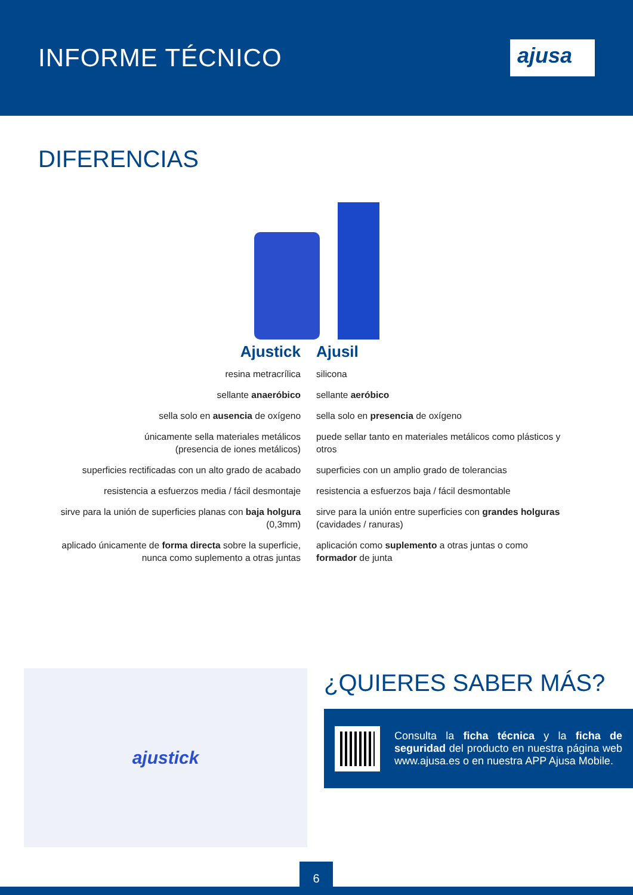INFORME TÉCNICO
ajusa
DIFERENCIAS
| Ajustick | Ajusil |
| --- | --- |
| resina metracrílica | silicona |
| sellante anaeróbico | sellante aeróbico |
| sella solo en ausencia de oxígeno | sella solo en presencia de oxígeno |
| únicamente sella materiales metálicos (presencia de iones metálicos) | puede sellar tanto en materiales metálicos como plásticos y otros |
| superficies rectificadas con un alto grado de acabado | superficies con un amplio grado de tolerancias |
| resistencia a esfuerzos media / fácil desmontaje | resistencia a esfuerzos baja / fácil desmontable |
| sirve para la unión de superficies planas con baja holgura (0,3mm) | sirve para la unión entre superficies con grandes holguras (cavidades / ranuras) |
| aplicado únicamente de forma directa sobre la superficie, nunca como suplemento a otras juntas | aplicación como suplemento a otras juntas o como formador de junta |
ajustick ¿QUIERES SABER MÁS?
Consulta la ficha técnica y la ficha de seguridad del producto en nuestra página web www.ajusa.es o en nuestra APP Ajusa Mobile.
6